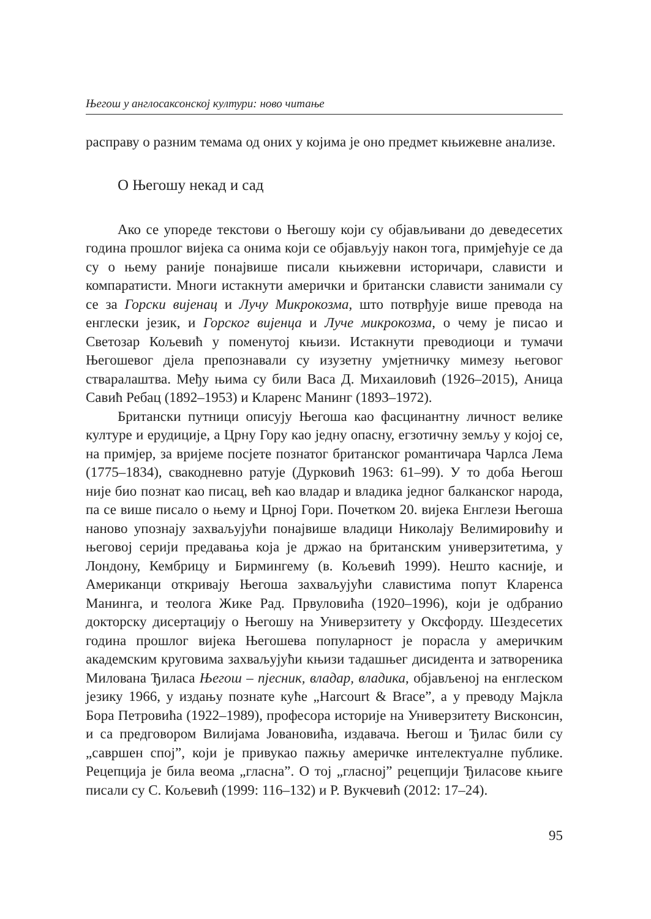Његош у англосаксонској култури: ново читање
расправу о разним темама од оних у којима је оно предмет књижевне анализе.
О Његошу некад и сад
Ако се упореде текстови о Његошу који су објављивани до деведесетих година прошлог вијека са онима који се објављују након тога, примјећује се да су о њему раније понајвише писали књижевни историчари, слависти и компаратисти. Многи истакнути амерички и британски слависти занимали су се за Горски вијенац и Лучу Микрокозма, што потврђује више превода на енглески језик, и Горског вијенца и Лучe микрокозма, о чему је писао и Светозар Кољевић у поменутој књизи. Истакнути преводиоци и тумачи Његошевог дјела препознавали су изузетну умјетничку мимезу његовог стваралаштва. Међу њима су били Васа Д. Михаиловић (1926–2015), Аница Савић Ребац (1892–1953) и Кларенс Манинг (1893–1972).
Британски путници описују Његоша као фасцинантну личност велике културе и ерудиције, а Црну Гору као једну опасну, егзотичну земљу у којој се, на примјер, за вријеме посјете познатог британског романтичара Чарлса Лема (1775–1834), свакодневно ратује (Дурковић 1963: 61–99). У то доба Његош није био познат као писац, већ као владар и владика једног балканског народа, па се више писало о њему и Црној Гори. Почетком 20. вијека Енглези Његоша наново упознају захваљујући понајвише владици Николају Велимировићу и његовој серији предавања која је држао на британским универзитетима, у Лондону, Кембрицу и Бирмингему (в. Кољевић 1999). Нешто касније, и Американци откривају Његоша захваљујући славистима попут Кларенса Манинга, и теолога Жике Рад. Првуловића (1920–1996), који је одбранио докторску дисертацију о Његошу на Универзитету у Оксфорду. Шездесетих година прошлог вијека Његошева популарност је порасла у америчким академским круговима захваљујући књизи тадашњег дисидента и затвореника Милована Ђиласа Његош – пјесник, владар, владика, објављеној на енглеском језику 1966, у издању познате куће „Harcourt & Brace”, а у преводу Мајкла Бора Петровића (1922–1989), професора историје на Универзитету Висконсин, и са предговором Вилијама Јовановића, издавача. Његош и Ђилас били су „савршен спој”, који је привукао пажњу америчке интелектуалне публике. Рецепција је била веома „гласна”. О тој „гласној” рецепцији Ђиласове књиге писали су С. Кољевић (1999: 116–132) и Р. Вукчевић (2012: 17–24).
95